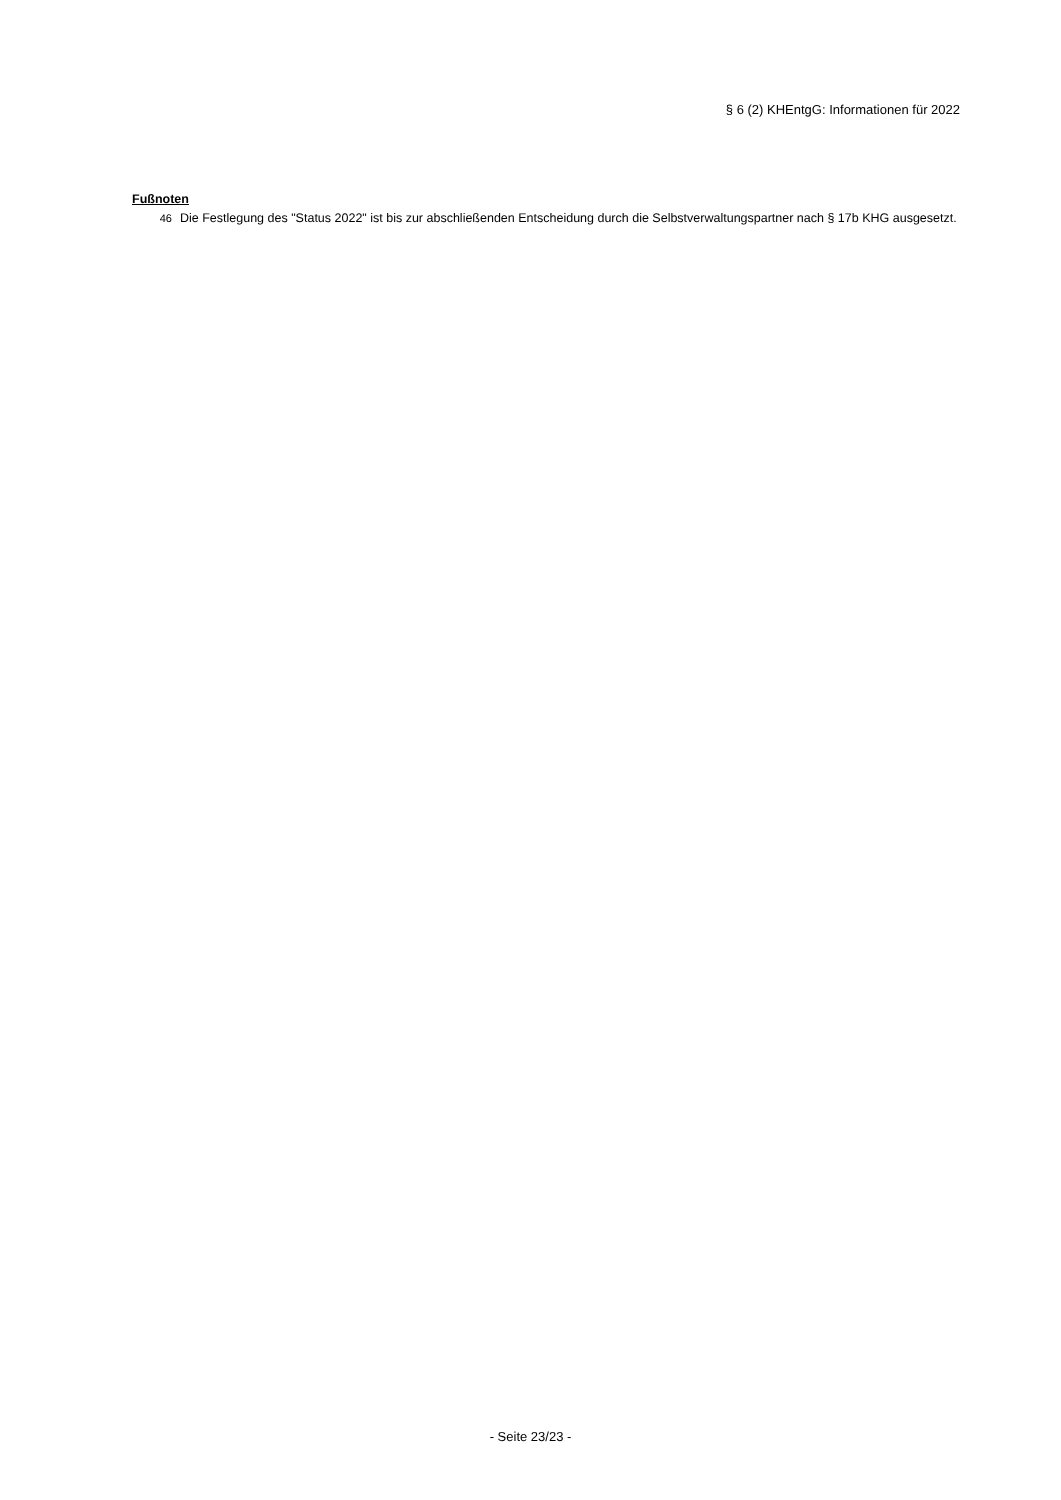§ 6 (2) KHEntgG: Informationen für 2022
Fußnoten
46 Die Festlegung des "Status 2022" ist bis zur abschließenden Entscheidung durch die Selbstverwaltungspartner nach § 17b KHG ausgesetzt.
- Seite 23/23 -